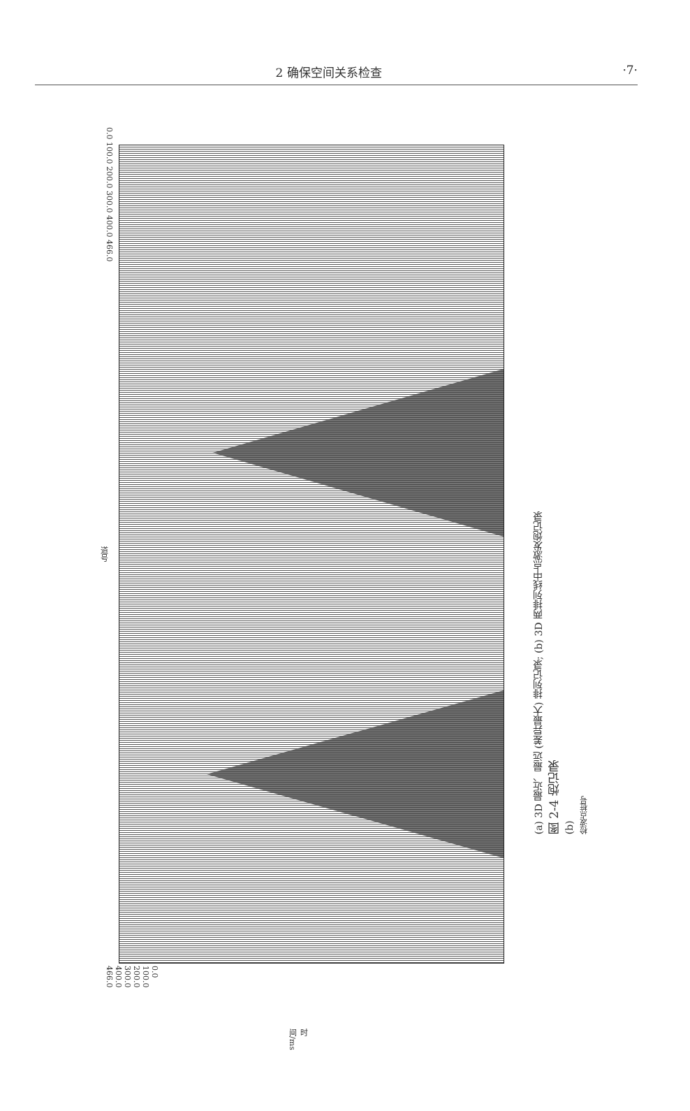2 确保空间关系检查 ·7·
0.0 100.0 200.0 300.0 400.0 466.0
道号
0.0 100.0 200.0 300.0 400.0 466.0
时间/ms
(a) 3D 最近、最远 (差异最大) 排列记录; (b) 3D 两排列线中点激发炮记录
图 2-4 炮记录
(b)
检波点桩号
1241 1251 1261 1271 1281 1291 1301 1311 1321 1331 1341 1351 1361 1371 1381 1391 1401 1411 1421 1431 1441 1451 1461 1471 1481 1491 1501 1511 1521 1531 1541 1551 1561 1571 1581 1591 1601 1611 1621 1631 1641